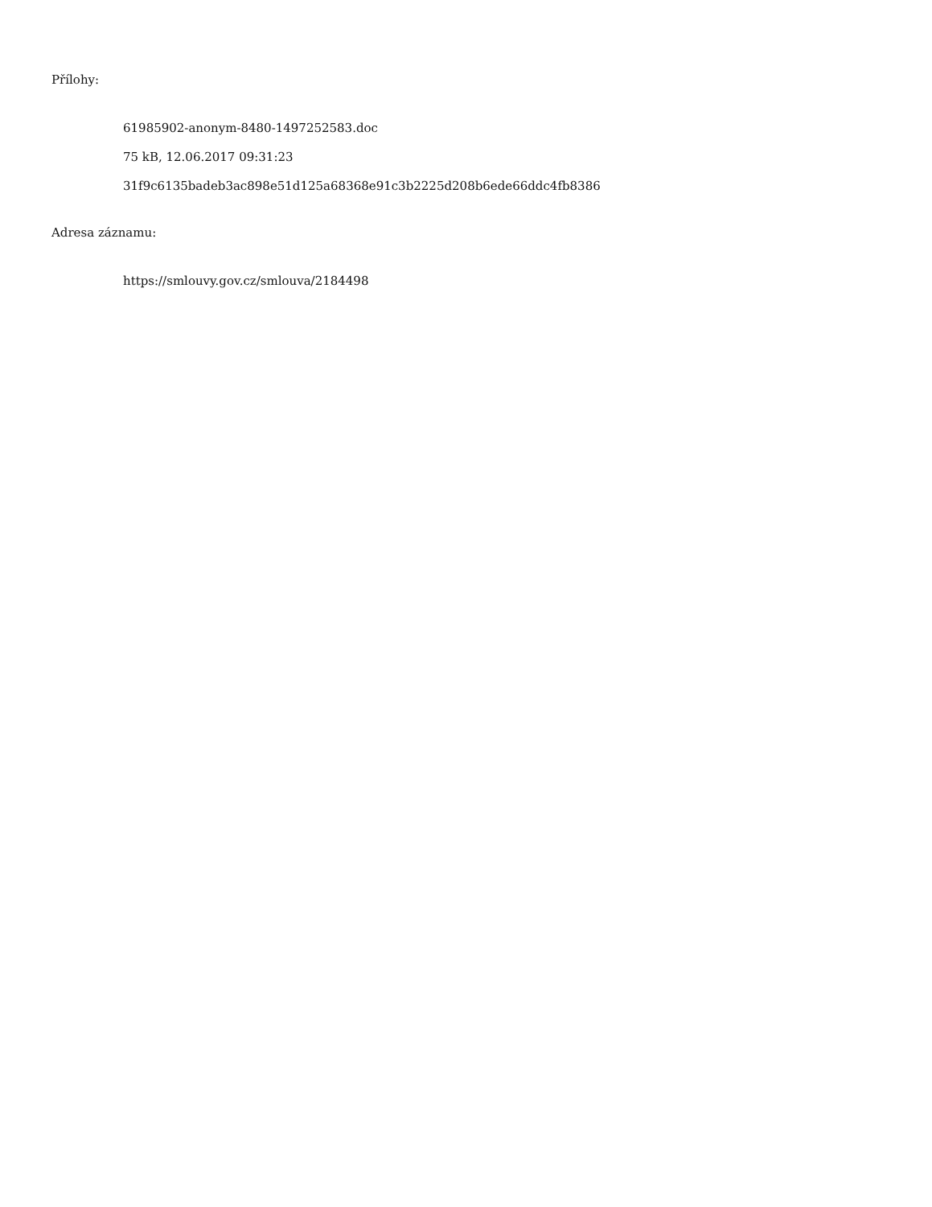Přílohy:
61985902-anonym-8480-1497252583.doc
75 kB, 12.06.2017 09:31:23
31f9c6135badeb3ac898e51d125a68368e91c3b2225d208b6ede66ddc4fb8386
Adresa záznamu:
https://smlouvy.gov.cz/smlouva/2184498